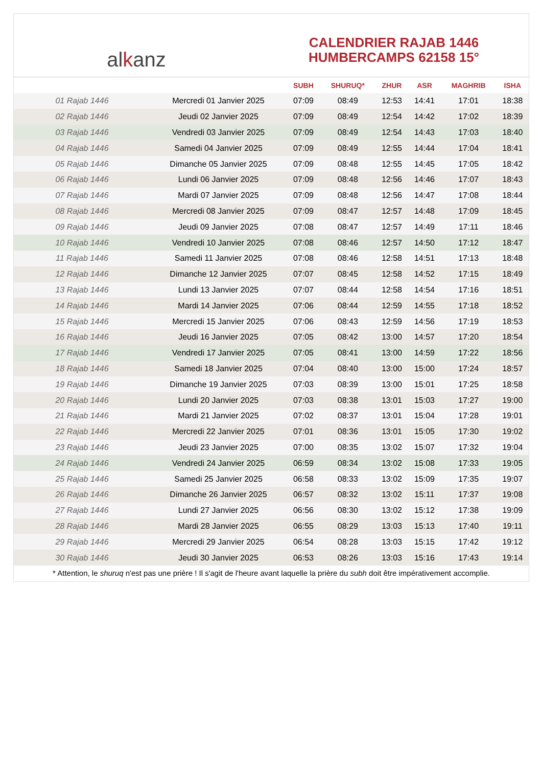alkanz
CALENDRIER RAJAB 1446
HUMBERCAMPS 62158 15°
| | | SUBH | SHURUQ* | ZHUR | ASR | MAGHRIB | ISHA |
| --- | --- | --- | --- | --- | --- | --- | --- |
| 01 Rajab 1446 | Mercredi 01 Janvier 2025 | 07:09 | 08:49 | 12:53 | 14:41 | 17:01 | 18:38 |
| 02 Rajab 1446 | Jeudi 02 Janvier 2025 | 07:09 | 08:49 | 12:54 | 14:42 | 17:02 | 18:39 |
| 03 Rajab 1446 | Vendredi 03 Janvier 2025 | 07:09 | 08:49 | 12:54 | 14:43 | 17:03 | 18:40 |
| 04 Rajab 1446 | Samedi 04 Janvier 2025 | 07:09 | 08:49 | 12:55 | 14:44 | 17:04 | 18:41 |
| 05 Rajab 1446 | Dimanche 05 Janvier 2025 | 07:09 | 08:48 | 12:55 | 14:45 | 17:05 | 18:42 |
| 06 Rajab 1446 | Lundi 06 Janvier 2025 | 07:09 | 08:48 | 12:56 | 14:46 | 17:07 | 18:43 |
| 07 Rajab 1446 | Mardi 07 Janvier 2025 | 07:09 | 08:48 | 12:56 | 14:47 | 17:08 | 18:44 |
| 08 Rajab 1446 | Mercredi 08 Janvier 2025 | 07:09 | 08:47 | 12:57 | 14:48 | 17:09 | 18:45 |
| 09 Rajab 1446 | Jeudi 09 Janvier 2025 | 07:08 | 08:47 | 12:57 | 14:49 | 17:11 | 18:46 |
| 10 Rajab 1446 | Vendredi 10 Janvier 2025 | 07:08 | 08:46 | 12:57 | 14:50 | 17:12 | 18:47 |
| 11 Rajab 1446 | Samedi 11 Janvier 2025 | 07:08 | 08:46 | 12:58 | 14:51 | 17:13 | 18:48 |
| 12 Rajab 1446 | Dimanche 12 Janvier 2025 | 07:07 | 08:45 | 12:58 | 14:52 | 17:15 | 18:49 |
| 13 Rajab 1446 | Lundi 13 Janvier 2025 | 07:07 | 08:44 | 12:58 | 14:54 | 17:16 | 18:51 |
| 14 Rajab 1446 | Mardi 14 Janvier 2025 | 07:06 | 08:44 | 12:59 | 14:55 | 17:18 | 18:52 |
| 15 Rajab 1446 | Mercredi 15 Janvier 2025 | 07:06 | 08:43 | 12:59 | 14:56 | 17:19 | 18:53 |
| 16 Rajab 1446 | Jeudi 16 Janvier 2025 | 07:05 | 08:42 | 13:00 | 14:57 | 17:20 | 18:54 |
| 17 Rajab 1446 | Vendredi 17 Janvier 2025 | 07:05 | 08:41 | 13:00 | 14:59 | 17:22 | 18:56 |
| 18 Rajab 1446 | Samedi 18 Janvier 2025 | 07:04 | 08:40 | 13:00 | 15:00 | 17:24 | 18:57 |
| 19 Rajab 1446 | Dimanche 19 Janvier 2025 | 07:03 | 08:39 | 13:00 | 15:01 | 17:25 | 18:58 |
| 20 Rajab 1446 | Lundi 20 Janvier 2025 | 07:03 | 08:38 | 13:01 | 15:03 | 17:27 | 19:00 |
| 21 Rajab 1446 | Mardi 21 Janvier 2025 | 07:02 | 08:37 | 13:01 | 15:04 | 17:28 | 19:01 |
| 22 Rajab 1446 | Mercredi 22 Janvier 2025 | 07:01 | 08:36 | 13:01 | 15:05 | 17:30 | 19:02 |
| 23 Rajab 1446 | Jeudi 23 Janvier 2025 | 07:00 | 08:35 | 13:02 | 15:07 | 17:32 | 19:04 |
| 24 Rajab 1446 | Vendredi 24 Janvier 2025 | 06:59 | 08:34 | 13:02 | 15:08 | 17:33 | 19:05 |
| 25 Rajab 1446 | Samedi 25 Janvier 2025 | 06:58 | 08:33 | 13:02 | 15:09 | 17:35 | 19:07 |
| 26 Rajab 1446 | Dimanche 26 Janvier 2025 | 06:57 | 08:32 | 13:02 | 15:11 | 17:37 | 19:08 |
| 27 Rajab 1446 | Lundi 27 Janvier 2025 | 06:56 | 08:30 | 13:02 | 15:12 | 17:38 | 19:09 |
| 28 Rajab 1446 | Mardi 28 Janvier 2025 | 06:55 | 08:29 | 13:03 | 15:13 | 17:40 | 19:11 |
| 29 Rajab 1446 | Mercredi 29 Janvier 2025 | 06:54 | 08:28 | 13:03 | 15:15 | 17:42 | 19:12 |
| 30 Rajab 1446 | Jeudi 30 Janvier 2025 | 06:53 | 08:26 | 13:03 | 15:16 | 17:43 | 19:14 |
* Attention, le shuruq n'est pas une prière ! Il s'agit de l'heure avant laquelle la prière du subh doit être impérativement accomplie.